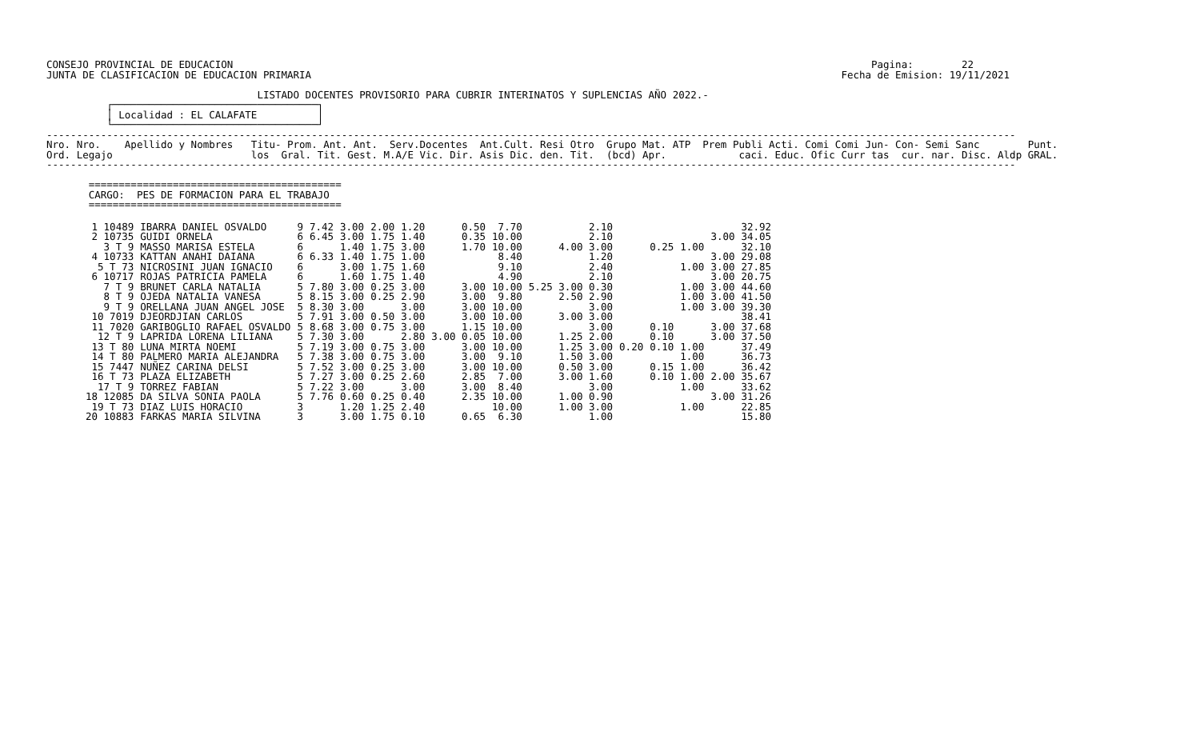CONSEJO PROVINCIAL DE EDUCACION                                                                                                          Pagina:        22
JUNTA DE CLASIFICACION DE EDUCACION PRIMARIA                                                                                        Fecha de Emision: 19/11/2021

                                   LISTADO DOCENTES PROVISORIO PARA CUBRIR INTERINATOS Y SUPLENCIAS AÑO 2022.-
          ┌──────────────────────────────────┐
          │ Localidad : EL CALAFATE          │
          └──────────────────────────────────┘
-----------------------------------------------------------------------------------------------------------------------------------------------------------------
Nro. Nro.    Apellido y Nombres   Titu- Prom. Ant. Ant.  Serv.Docentes  Ant.Cult. Resi Otro  Grupo Mat. ATP  Prem Publi Acti. Comi Comi Jun- Con- Semi Sanc        Punt.
Ord. Legajo                       los  Gral. Tit. Gest. M.A/E Vic. Dir. Asis Dic. den. Tit.  (bcd) Apr.            caci. Educ. Ofic Curr tas  cur. nar. Disc. Aldp GRAL.
-----------------------------------------------------------------------------------------------------------------------------------------------------------------

       ==========================================
       CARGO:  PES DE FORMACION PARA EL TRABAJO
       ==========================================
| 1 10489 | IBARRA DANIEL OSVALDO | 9 | 7.42 | 3.00 | 2.00 | 1.20 | 0.50 | 7.70 | 2.10 | | | | | 32.92 |
| 2 10735 | GUIDI ORNELA | 6 | 6.45 | 3.00 | 1.75 | 1.40 | 0.35 | 10.00 | 2.10 | | | | 3.00 | 34.05 |
| 3 T 9 | MASSO MARISA ESTELA | 6 | | 1.40 | 1.75 | 3.00 | 1.70 | 10.00 | 4.00 3.00 | | 0.25 | 1.00 | | 32.10 |
| 4 10733 | KATTAN ANAHI DAIANA | 6 | 6.33 | 1.40 | 1.75 | 1.00 | | 8.40 | 1.20 | | | | 3.00 | 29.08 |
| 5 T 73 | NICROSINI JUAN IGNACIO | 6 | | 3.00 | 1.75 | 1.60 | | 9.10 | 2.40 | | | 1.00 | 3.00 | 27.85 |
| 6 10717 | ROJAS PATRICIA PAMELA | 6 | | 1.60 | 1.75 | 1.40 | | 4.90 | 2.10 | | | | 3.00 | 20.75 |
| 7 T 9 | BRUNET CARLA NATALIA | 5 | 7.80 | 3.00 | 0.25 | 3.00 | 3.00 | 10.00 | 5.25 3.00 0.30 | | | 1.00 | 3.00 | 44.60 |
| 8 T 9 | OJEDA NATALIA VANESA | 5 | 8.15 | 3.00 | 0.25 | 2.90 | 3.00 | 9.80 | 2.50 2.90 | | | 1.00 | 3.00 | 41.50 |
| 9 T 9 | ORELLANA JUAN ANGEL JOSE | 5 | 8.30 | 3.00 | | 3.00 | 3.00 | 10.00 | 3.00 | | | 1.00 | 3.00 | 39.30 |
| 10 7019 | DJEORDJIAN CARLOS | 5 | 7.91 | 3.00 | 0.50 | 3.00 | 3.00 | 10.00 | 3.00 3.00 | | | | | 38.41 |
| 11 7020 | GARIBOGLIO RAFAEL OSVALDO | 5 | 8.68 | 3.00 | 0.75 | 3.00 | 1.15 | 10.00 | 3.00 | | 0.10 | | 3.00 | 37.68 |
| 12 T 9 | LAPRIDA LORENA LILIANA | 5 | 7.30 | 3.00 | | 2.80 | 3.00 0.05 | 10.00 | 1.25 2.00 | | 0.10 | | 3.00 | 37.50 |
| 13 T 80 | LUNA MIRTA NOEMI | 5 | 7.19 | 3.00 | 0.75 | 3.00 | 3.00 | 10.00 | 1.25 3.00 | 0.20 | 0.10 | 1.00 | | 37.49 |
| 14 T 80 | PALMERO MARIA ALEJANDRA | 5 | 7.38 | 3.00 | 0.75 | 3.00 | 3.00 | 9.10 | 1.50 3.00 | | | 1.00 | | 36.73 |
| 15 7447 | NUÑEZ CARINA DELSI | 5 | 7.52 | 3.00 | 0.25 | 3.00 | 3.00 | 10.00 | 0.50 3.00 | | 0.15 | 1.00 | | 36.42 |
| 16 T 73 | PLAZA ELIZABETH | 5 | 7.27 | 3.00 | 0.25 | 2.60 | 2.85 | 7.00 | 3.00 1.60 | | 0.10 | 1.00 | 2.00 | 35.67 |
| 17 T 9 | TORREZ FABIAN | 5 | 7.22 | 3.00 | | 3.00 | 3.00 | 8.40 | 3.00 | | | 1.00 | | 33.62 |
| 18 12085 | DA SILVA SONIA PAOLA | 5 | 7.76 | 0.60 | 0.25 | 0.40 | 2.35 | 10.00 | 1.00 0.90 | | | | 3.00 | 31.26 |
| 19 T 73 | DIAZ LUIS HORACIO | 3 | | 1.20 | 1.25 | 2.40 | | 10.00 | 1.00 3.00 | | | 1.00 | | 22.85 |
| 20 10883 | FARKAS MARIA SILVINA | 3 | | 3.00 | 1.75 | 0.10 | 0.65 | 6.30 | 1.00 | | | | | 15.80 |